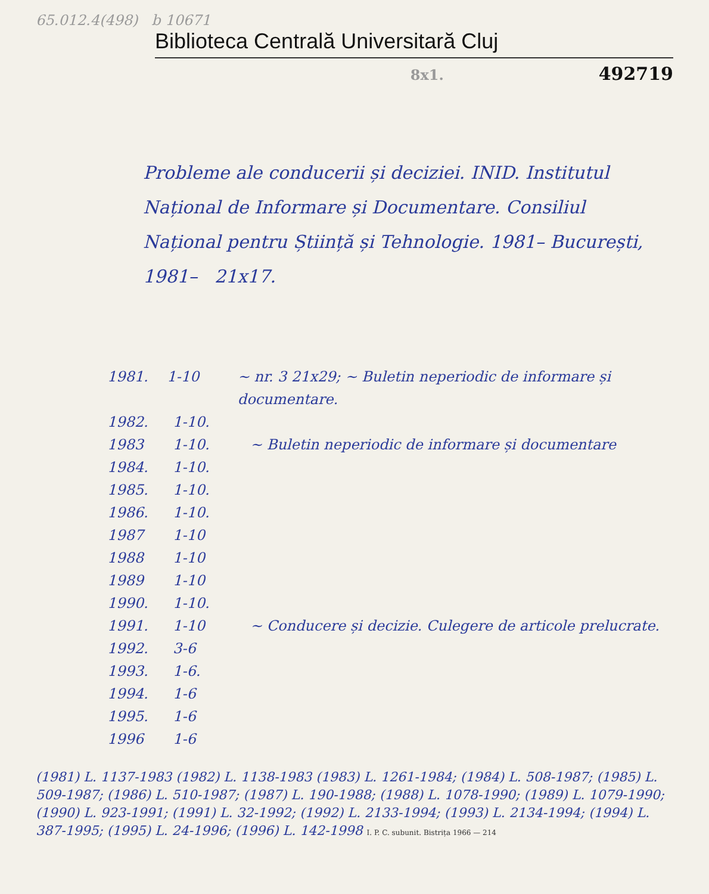65.012.4(498) b 10671
Biblioteca Centrală Universitară Cluj
8x1. 492719
Probleme ale conducerii și deciziei. INID. Institutul Național de Informare și Documentare. Consiliul Național pentru Știință și Tehnologie. 1981– București, 1981– 21x17.
1981. 1-10 ~ nr. 3 21x29; ~ Buletin neperiodic de informare și documentare.
1982. 1-10.
1983 1-10. ~ Buletin neperiodic de informare și documentare
1984. 1-10.
1985. 1-10.
1986. 1-10.
1987 1-10
1988 1-10
1989 1-10
1990. 1-10.
1991. 1-10 ~ Conducere și decizie. Culegere de articole prelucrate.
1992. 3-6
1993. 1-6.
1994. 1-6
1995. 1-6
1996 1-6
(1981) L. 1137-1983 (1982) L. 1138-1983 (1983) L. 1261-1984; (1984) L. 508-1987; (1985) L. 509-1987; (1986) L. 510-1987; (1987) L. 190-1988; (1988) L. 1078-1990; (1989) L. 1079-1990; (1990) L. 923-1991; (1991) L. 32-1992; (1992) L. 2133-1994; (1993) L. 2134-1994; (1994) L. 387-1995; (1995) L. 24-1996; (1996) L. 142-1998 I. P. C. subunit. Bistrița 1966 — 214